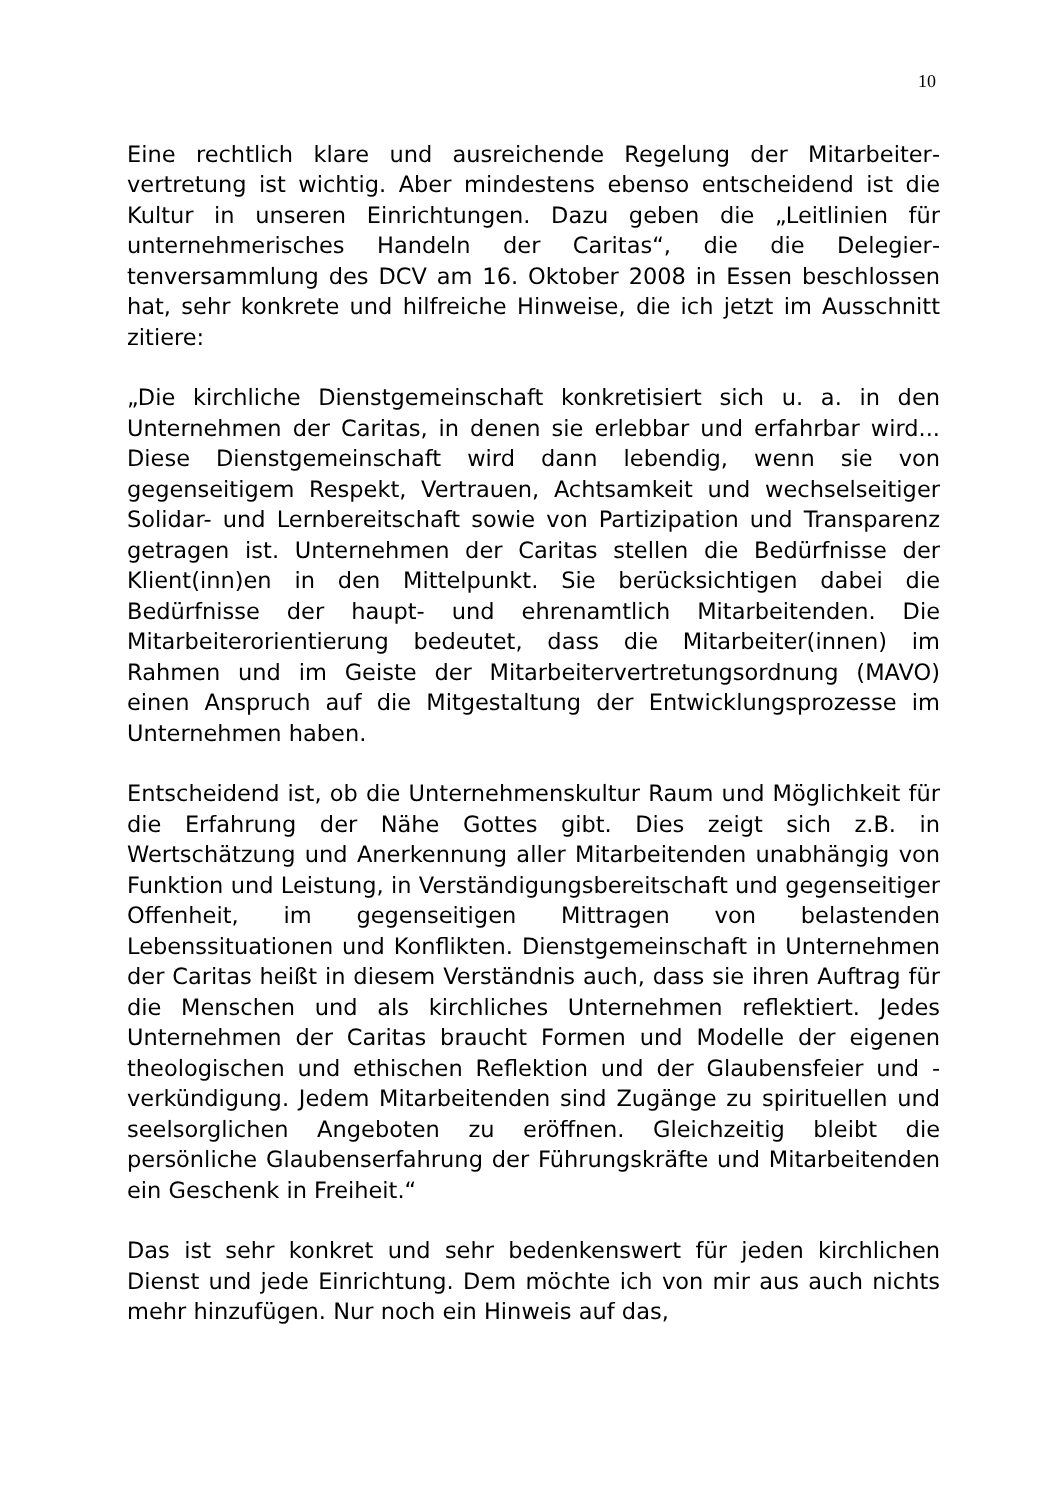10
Eine rechtlich klare und ausreichende Regelung der Mitarbeiter­vertretung ist wichtig. Aber mindestens ebenso entscheidend ist die Kultur in unseren Einrichtungen. Dazu geben die „Leitlinien für unternehmerisches Handeln der Caritas“, die die Delegier­tenversammlung des DCV am 16. Oktober 2008 in Essen be­schlossen hat, sehr konkrete und hilfreiche Hinweise, die ich jetzt im Ausschnitt zitiere:
„Die kirchliche Dienstgemeinschaft konkretisiert sich u. a. in den Unternehmen der Caritas, in denen sie erlebbar und er­fahrbar wird... Diese Dienstgemeinschaft wird dann lebendig, wenn sie von gegenseitigem Respekt, Vertrauen, Achtsamkeit und wechselseitiger Solidar- und Lernbereitschaft sowie von Partizipation und Transparenz getragen ist. Unternehmen der Caritas stellen die Bedürfnisse der Klient(inn)en in den Mittel­punkt. Sie berücksichtigen dabei die Bedürfnisse der haupt- und ehrenamtlich Mitarbeitenden. Die Mitarbeiterorientierung bedeutet, dass die Mitarbeiter(innen) im Rahmen und im Geiste der Mitarbeitervertretungsordnung (MAVO) einen Anspruch auf die Mitgestaltung der Entwicklungsprozesse im Unternehmen haben.
Entscheidend ist, ob die Unternehmenskultur Raum und Mög­lichkeit für die Erfahrung der Nähe Gottes gibt. Dies zeigt sich z.B. in Wertschätzung und Anerkennung aller Mitarbeitenden unabhängig von Funktion und Leistung, in Verständigungsbe­reitschaft und gegenseitiger Offenheit, im gegenseitigen Mittra­gen von belastenden Lebenssituationen und Konflikten. Dienst­gemeinschaft in Unternehmen der Caritas heißt in diesem Ver­ständnis auch, dass sie ihren Auftrag für die Menschen und als kirchliches Unternehmen reflektiert. Jedes Unternehmen der Caritas braucht Formen und Modelle der eigenen theologischen und ethischen Reflektion und der Glaubensfeier und -verkündigung. Jedem Mitarbeitenden sind Zugänge zu spirituel­len und seelsorglichen Angeboten zu eröffnen. Gleichzeitig bleibt die persönliche Glaubenserfahrung der Führungskräfte und Mitarbeitenden ein Geschenk in Freiheit.“
Das ist sehr konkret und sehr bedenkenswert für jeden kirchli­chen Dienst und jede Einrichtung. Dem möchte ich von mir aus auch nichts mehr hinzufügen. Nur noch ein Hinweis auf das,